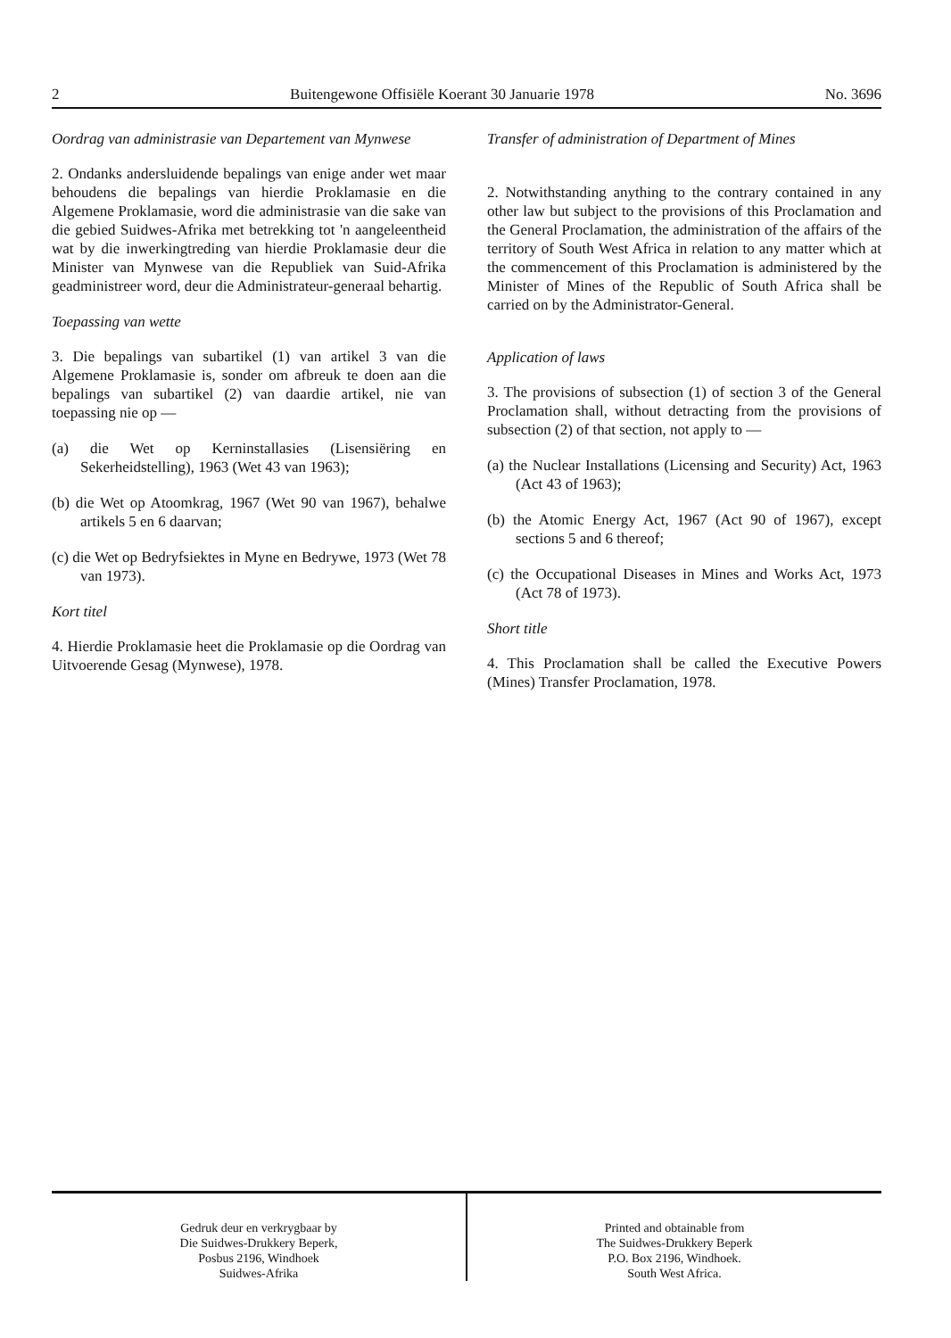2 Buitengewone Offisiële Koerant 30 Januarie 1978 No. 3696
Oordrag van administrasie van Departement van Mynwese
2. Ondanks andersluidende bepalings van enige ander wet maar behoudens die bepalings van hierdie Proklamasie en die Algemene Proklamasie, word die administrasie van die sake van die gebied Suidwes-Afrika met betrekking tot 'n aangeleentheid wat by die inwerkingtreding van hierdie Proklamasie deur die Minister van Mynwese van die Republiek van Suid-Afrika geadministreer word, deur die Administrateur-generaal behartig.
Toepassing van wette
3. Die bepalings van subartikel (1) van artikel 3 van die Algemene Proklamasie is, sonder om afbreuk te doen aan die bepalings van subartikel (2) van daardie artikel, nie van toepassing nie op —
(a) die Wet op Kerninstallasies (Lisensiëring en Sekerheidstelling), 1963 (Wet 43 van 1963);
(b) die Wet op Atoomkrag, 1967 (Wet 90 van 1967), behalwe artikels 5 en 6 daarvan;
(c) die Wet op Bedryfsiektes in Myne en Bedrywe, 1973 (Wet 78 van 1973).
Kort titel
4. Hierdie Proklamasie heet die Proklamasie op die Oordrag van Uitvoerende Gesag (Mynwese), 1978.
Transfer of administration of Department of Mines
2. Notwithstanding anything to the contrary contained in any other law but subject to the provisions of this Proclamation and the General Proclamation, the administration of the affairs of the territory of South West Africa in relation to any matter which at the commencement of this Proclamation is administered by the Minister of Mines of the Republic of South Africa shall be carried on by the Administrator-General.
Application of laws
3. The provisions of subsection (1) of section 3 of the General Proclamation shall, without detracting from the provisions of subsection (2) of that section, not apply to —
(a) the Nuclear Installations (Licensing and Security) Act, 1963 (Act 43 of 1963);
(b) the Atomic Energy Act, 1967 (Act 90 of 1967), except sections 5 and 6 thereof;
(c) the Occupational Diseases in Mines and Works Act, 1973 (Act 78 of 1973).
Short title
4. This Proclamation shall be called the Executive Powers (Mines) Transfer Proclamation, 1978.
Gedruk deur en verkrygbaar by
Die Suidwes-Drukkery Beperk,
Posbus 2196, Windhoek
Suidwes-Afrika
Printed and obtainable from
The Suidwes-Drukkery Beperk
P.O. Box 2196, Windhoek.
South West Africa.